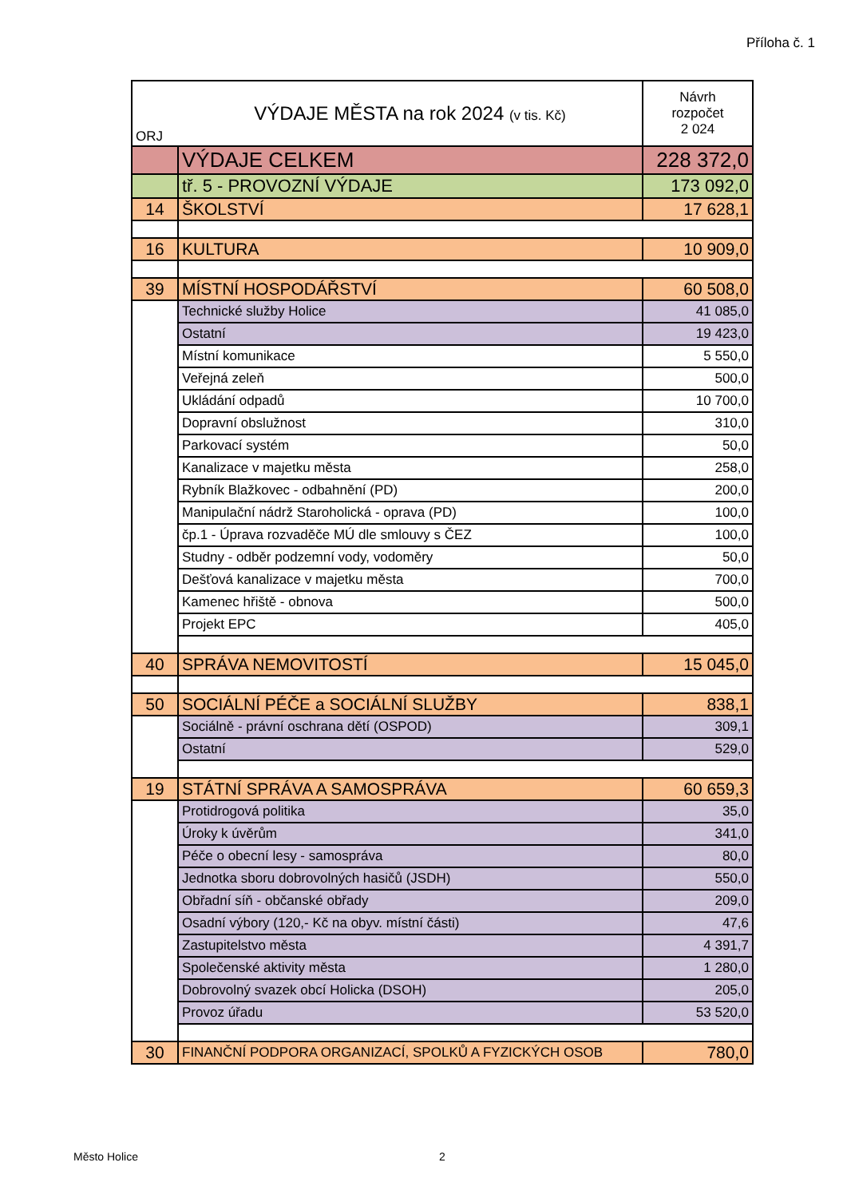Příloha č. 1
| ORJ | VÝDAJE MĚSTA na rok 2024 (v tis. Kč) | Návrh rozpočet 2 024 |
| | VÝDAJE CELKEM | 228 372,0 |
| | tř. 5 - PROVOZNÍ VÝDAJE | 173 092,0 |
| 14 | ŠKOLSTVÍ | 17 628,1 |
| 16 | KULTURA | 10 909,0 |
| 39 | MÍSTNÍ HOSPODÁŘSTVÍ | 60 508,0 |
| | Technické služby Holice | 41 085,0 |
| | Ostatní | 19 423,0 |
| | Místní komunikace | 5 550,0 |
| | Veřejná zeleň | 500,0 |
| | Ukládání odpadů | 10 700,0 |
| | Dopravní obslužnost | 310,0 |
| | Parkovací systém | 50,0 |
| | Kanalizace v majetku města | 258,0 |
| | Rybník Blažkovec - odbahnění (PD) | 200,0 |
| | Manipulační nádrž Staroholická - oprava (PD) | 100,0 |
| | čp.1 - Úprava rozvaděče MÚ dle smlouvy s ČEZ | 100,0 |
| | Studny - odběr podzemní vody, vodoměry | 50,0 |
| | Dešťová kanalizace v majetku města | 700,0 |
| | Kamenec hřiště - obnova | 500,0 |
| | Projekt EPC | 405,0 |
| 40 | SPRÁVA NEMOVITOSTÍ | 15 045,0 |
| 50 | SOCIÁLNÍ PÉČE a SOCIÁLNÍ SLUŽBY | 838,1 |
| | Sociálně - právní oschrana dětí (OSPOD) | 309,1 |
| | Ostatní | 529,0 |
| 19 | STÁTNÍ SPRÁVA A SAMOSPRÁVA | 60 659,3 |
| | Protidrogová politika | 35,0 |
| | Úroky k úvěrům | 341,0 |
| | Péče o obecní lesy - samospráva | 80,0 |
| | Jednotka sboru dobrovolných hasičů (JSDH) | 550,0 |
| | Obřadní síň - občanské obřady | 209,0 |
| | Osadní výbory (120,- Kč na obyv. místní části) | 47,6 |
| | Zastupitelstvo města | 4 391,7 |
| | Společenské aktivity města | 1 280,0 |
| | Dobrovolný svazek obcí Holicka (DSOH) | 205,0 |
| | Provoz úřadu | 53 520,0 |
| 30 | FINANČNÍ PODPORA ORGANIZACÍ, SPOLKŮ A FYZICKÝCH OSOB | 780,0 |
Město Holice 2